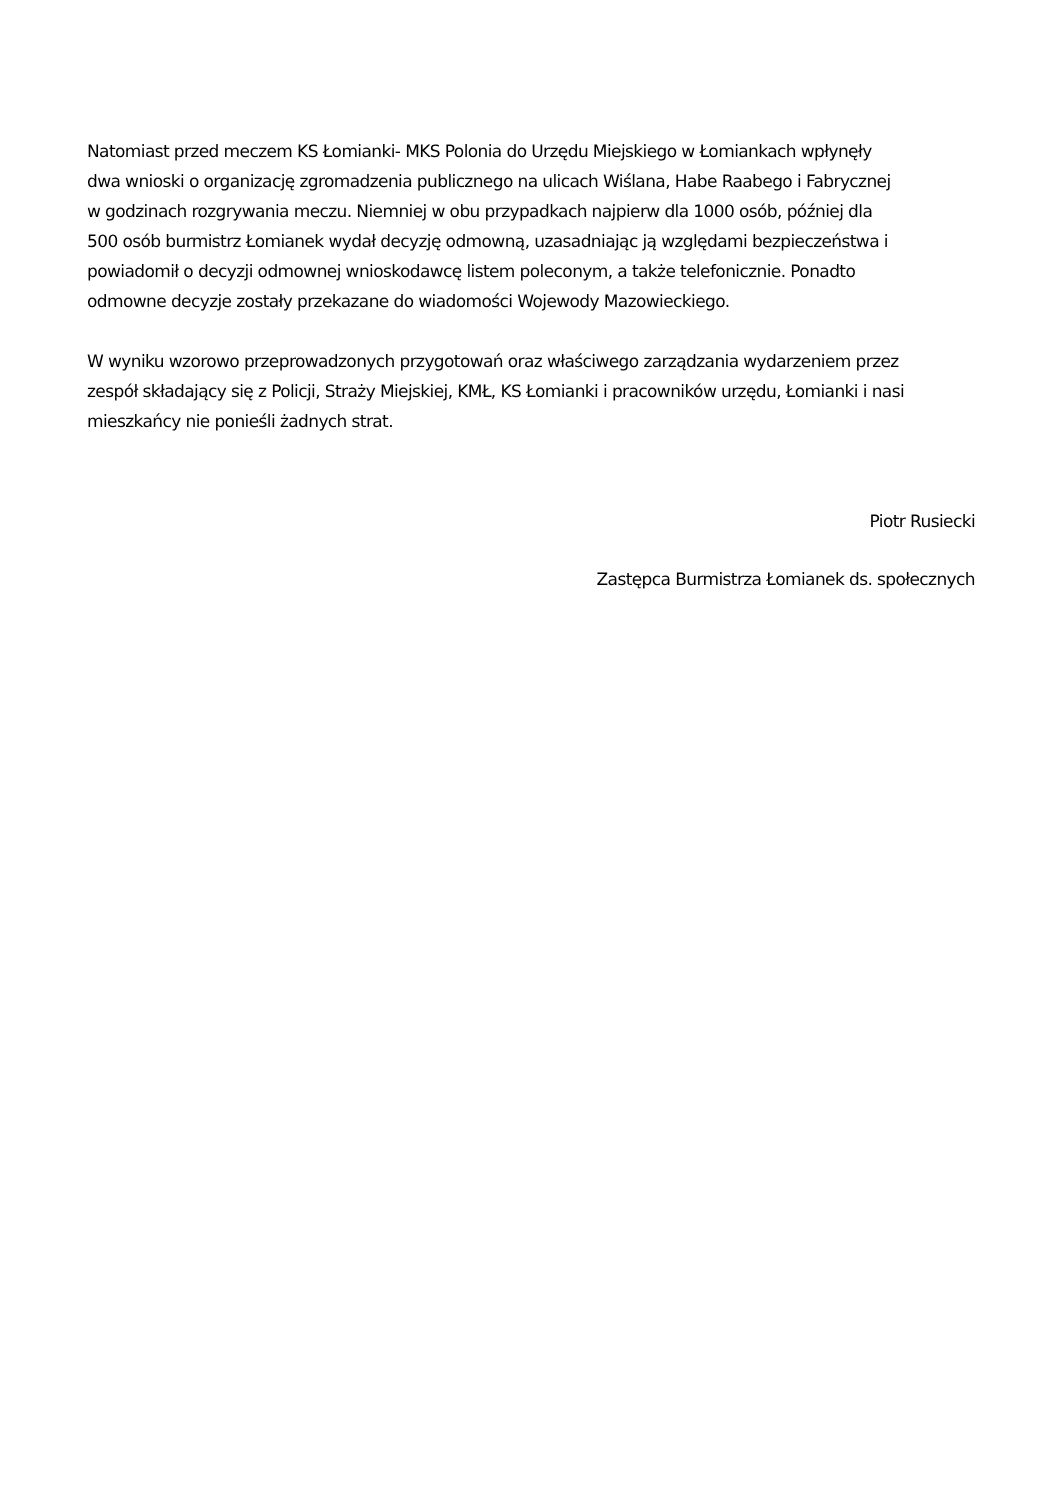Natomiast przed meczem KS Łomianki- MKS Polonia do Urzędu Miejskiego w Łomiankach wpłynęły
dwa wnioski o organizację zgromadzenia publicznego na ulicach Wiślana, Habe Raabego i Fabrycznej
w godzinach rozgrywania meczu. Niemniej w obu przypadkach najpierw dla 1000 osób, później dla
500 osób burmistrz Łomianek wydał decyzję odmowną, uzasadniając ją względami bezpieczeństwa i
powiadomił o decyzji odmownej wnioskodawcę listem poleconym, a także telefonicznie. Ponadto
odmowne decyzje zostały przekazane do wiadomości Wojewody Mazowieckiego.
W wyniku wzorowo przeprowadzonych przygotowań oraz właściwego zarządzania wydarzeniem przez
zespół składający się z Policji, Straży Miejskiej, KMŁ, KS Łomianki i pracowników urzędu, Łomianki i nasi
mieszkańcy nie ponieśli żadnych strat.
Piotr Rusiecki
Zastępca Burmistrza Łomianek ds. społecznych